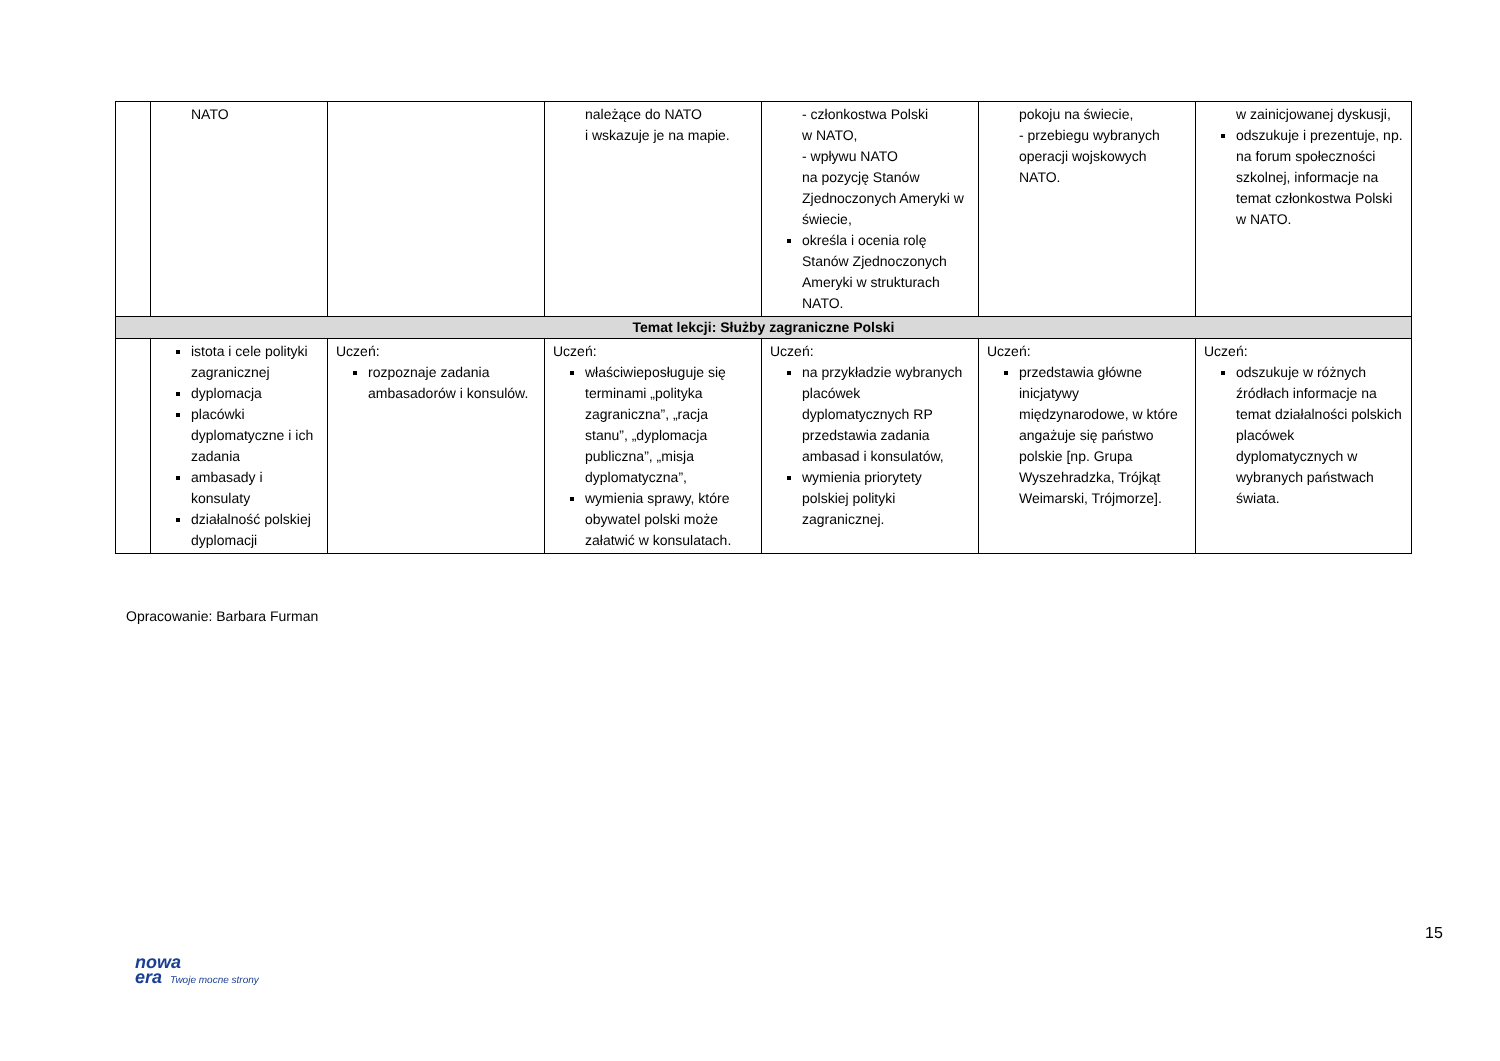| | NATO | | należące do NATO i wskazuje je na mapie. | - członkostwa Polski w NATO, - wpływu NATO na pozycję Stanów Zjednoczonych Ameryki w świecie, określa i ocenia rolę Stanów Zjednoczonych Ameryki w strukturach NATO. | pokoju na świecie, - przebiegu wybranych operacji wojskowych NATO. | w zainicjowanej dyskusji, odszukuje i prezentuje, np. na forum społeczności szkolnej, informacje na temat członkostwa Polski w NATO. |
| Temat lekcji: Służby zagraniczne Polski | | | | | | |
| | istota i cele polityki zagranicznej dyplomacja placówki dyplomatyczne i ich zadania ambasady i konsulaty działalność polskiej dyplomacji | Uczeń: rozpoznaje zadania ambasadorów i konsulów. | Uczeń: właściwieposługuje się terminami „polityka zagraniczna”, „racja stanu”, „dyplomacja publiczna”, „misja dyplomatyczna”, wymienia sprawy, które obywatel polski może załatwić w konsulatach. | Uczeń: na przykładzie wybranych placówek dyplomatycznych RP przedstawia zadania ambasad i konsulatów, wymienia priorytety polskiej polityki zagranicznej. | Uczeń: przedstawia główne inicjatywy międzynarodowe, w które angażuje się państwo polskie [np. Grupa Wyszehradzka, Trójkąt Weimarski, Trójmorze]. | Uczeń: odszukuje w różnych źródłach informacje na temat działalności polskich placówek dyplomatycznych w wybranych państwach świata. |
Opracowanie: Barbara Furman
15
nowa
era Twoje mocne strony